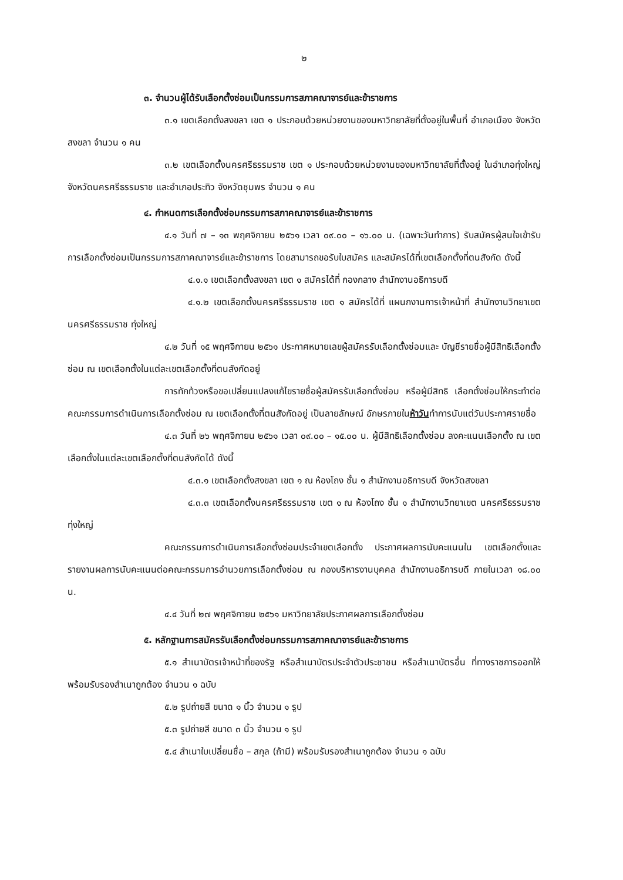๒
๓. จำนวนผู้ได้รับเลือกตั้งซ่อมเป็นกรรมการสภาคณาจารย์และข้าราชการ
๓.๑ เขตเลือกตั้งสงขลา เขต ๑ ประกอบด้วยหน่วยงานของมหาวิทยาลัยที่ตั้งอยู่ในพื้นที่ อำเภอเมือง จังหวัดสงขลา จำนวน ๑ คน
๓.๒ เขตเลือกตั้งนครศรีธรรมราช เขต ๑ ประกอบด้วยหน่วยงานของมหาวิทยาลัยที่ตั้งอยู่ ในอำเภอทุ่งใหญ่ จังหวัดนครศรีธรรมราช และอำเภอประทิว จังหวัดชุมพร จำนวน ๑ คน
๔. กำหนดการเลือกตั้งซ่อมกรรมการสภาคณาจารย์และข้าราชการ
๔.๑ วันที่ ๗ – ๑๓ พฤศจิกายน ๒๕๖๑ เวลา ๐๙.๐๐ – ๑๖.๐๐ น. (เฉพาะวันทำการ) รับสมัครผู้สนใจเข้ารับการเลือกตั้งซ่อมเป็นกรรมการสภาคณาจารย์และข้าราชการ โดยสามารถขอรับใบสมัคร และสมัครได้ที่เขตเลือกตั้งที่ตนสังกัด ดังนี้
๔.๑.๑ เขตเลือกตั้งสงขลา เขต ๑ สมัครได้ที่ กองกลาง สำนักงานอธิการบดี
๔.๑.๒ เขตเลือกตั้งนครศรีธรรมราช เขต ๑ สมัครได้ที่ แผนกงานการเจ้าหน้าที่ สำนักงานวิทยาเขตนครศรีธรรมราช ทุ่งใหญ่
๔.๒ วันที่ ๑๕ พฤศจิกายน ๒๕๖๑ ประกาศหมายเลขผู้สมัครรับเลือกตั้งซ่อมและ บัญชีรายชื่อผู้มีสิทธิเลือกตั้งซ่อม ณ เขตเลือกตั้งในแต่ละเขตเลือกตั้งที่ตนสังกัดอยู่
การทักท้วงหรือขอเปลี่ยนแปลงแก้ไขรายชื่อผู้สมัครรับเลือกตั้งซ่อม หรือผู้มีสิทธิ เลือกตั้งซ่อมให้กระทำต่อคณะกรรมการดำเนินการเลือกตั้งซ่อม ณ เขตเลือกตั้งที่ตนสังกัดอยู่ เป็นลายลักษณ์ อักษรภายในห้าวันทำการนับแต่วันประกาศรายชื่อ
๔.๓ วันที่ ๒๖ พฤศจิกายน ๒๕๖๑ เวลา ๐๙.๐๐ – ๑๕.๐๐ น. ผู้มีสิทธิเลือกตั้งซ่อม ลงคะแนนเลือกตั้ง ณ เขตเลือกตั้งในแต่ละเขตเลือกตั้งที่ตนสังกัดได้ ดังนี้
๔.๓.๑ เขตเลือกตั้งสงขลา เขต ๑ ณ ห้องโถง ชั้น ๑ สำนักงานอธิการบดี จังหวัดสงขลา
๔.๓.๓ เขตเลือกตั้งนครศรีธรรมราช เขต ๑ ณ ห้องโถง ชั้น ๑ สำนักงานวิทยาเขต นครศรีธรรมราช ทุ่งใหญ่
คณะกรรมการดำเนินการเลือกตั้งซ่อมประจำเขตเลือกตั้ง ประกาศผลการนับคะแนนใน เขตเลือกตั้งและรายงานผลการนับคะแนนต่อคณะกรรมการอำนวยการเลือกตั้งซ่อม ณ กองบริหารงานบุคคล สำนักงานอธิการบดี ภายในเวลา ๑๘.๐๐ น.
๔.๔ วันที่ ๒๗ พฤศจิกายน ๒๕๖๑ มหาวิทยาลัยประกาศผลการเลือกตั้งซ่อม
๕. หลักฐานการสมัครรับเลือกตั้งซ่อมกรรมการสภาคณาจารย์และข้าราชการ
๕.๑ สำเนาบัตรเจ้าหน้าที่ของรัฐ หรือสำเนาบัตรประจำตัวประชาชน หรือสำเนาบัตรอื่น ที่ทางราชการออกให้ พร้อมรับรองสำเนาถูกต้อง จำนวน ๑ ฉบับ
๕.๒ รูปถ่ายสี ขนาด ๑ นิ้ว จำนวน ๑ รูป
๕.๓ รูปถ่ายสี ขนาด ๓ นิ้ว จำนวน ๑ รูป
๕.๔ สำเนาใบเปลี่ยนชื่อ – สกุล (ถ้ามี) พร้อมรับรองสำเนาถูกต้อง จำนวน ๑ ฉบับ